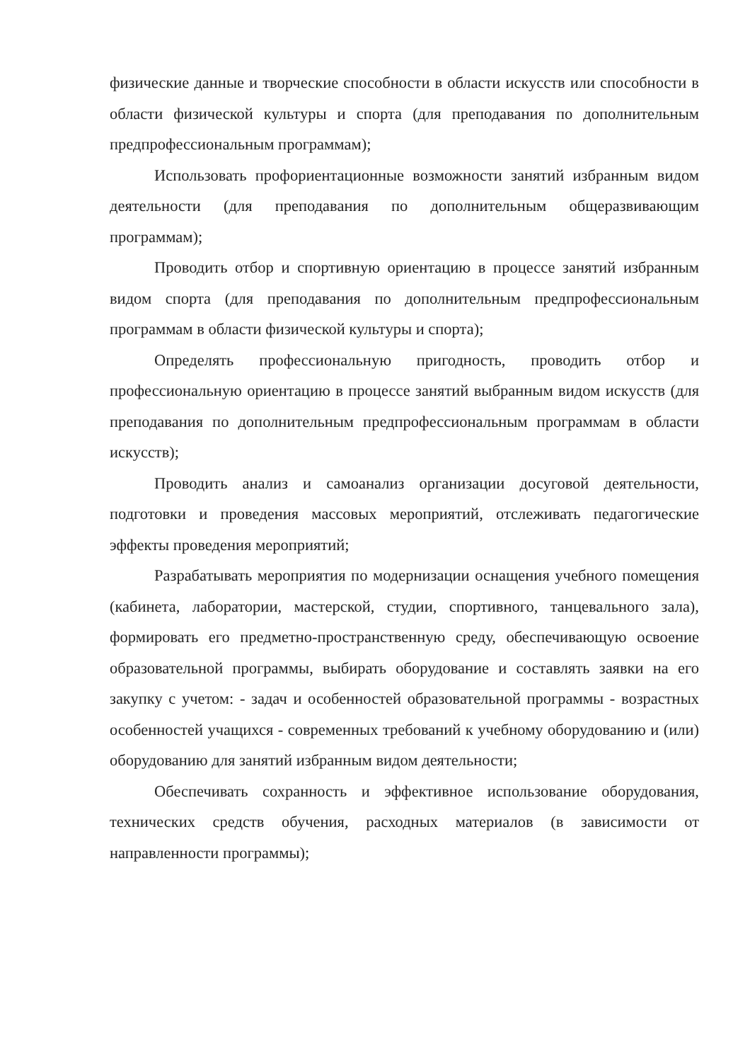физические данные и творческие способности в области искусств или способности в области физической культуры и спорта (для преподавания по дополнительным предпрофессиональным программам);
Использовать профориентационные возможности занятий избранным видом деятельности (для преподавания по дополнительным общеразвивающим программам);
Проводить отбор и спортивную ориентацию в процессе занятий избранным видом спорта (для преподавания по дополнительным предпрофессиональным программам в области физической культуры и спорта);
Определять профессиональную пригодность, проводить отбор и профессиональную ориентацию в процессе занятий выбранным видом искусств (для преподавания по дополнительным предпрофессиональным программам в области искусств);
Проводить анализ и самоанализ организации досуговой деятельности, подготовки и проведения массовых мероприятий, отслеживать педагогические эффекты проведения мероприятий;
Разрабатывать мероприятия по модернизации оснащения учебного помещения (кабинета, лаборатории, мастерской, студии, спортивного, танцевального зала), формировать его предметно-пространственную среду, обеспечивающую освоение образовательной программы, выбирать оборудование и составлять заявки на его закупку с учетом: - задач и особенностей образовательной программы - возрастных особенностей учащихся - современных требований к учебному оборудованию и (или) оборудованию для занятий избранным видом деятельности;
Обеспечивать сохранность и эффективное использование оборудования, технических средств обучения, расходных материалов (в зависимости от направленности программы);